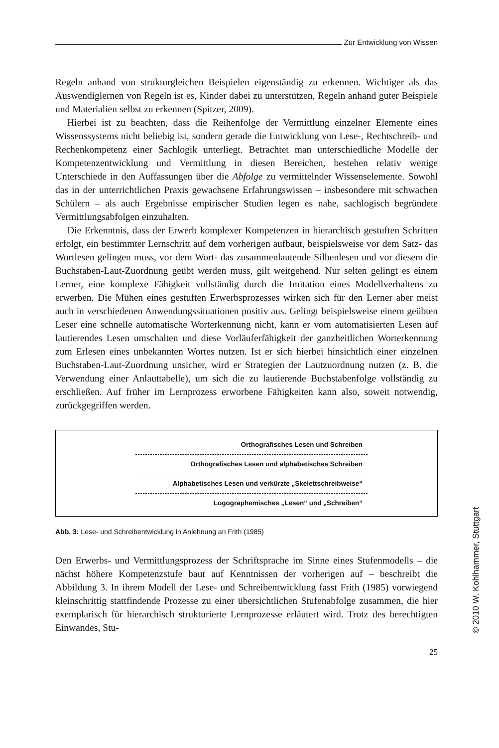Zur Entwicklung von Wissen
Regeln anhand von strukturgleichen Beispielen eigenständig zu erkennen. Wichtiger als das Auswendiglernen von Regeln ist es, Kinder dabei zu unterstützen, Regeln anhand guter Beispiele und Materialien selbst zu erkennen (Spitzer, 2009).
Hierbei ist zu beachten, dass die Reihenfolge der Vermittlung einzelner Elemente eines Wissenssystems nicht beliebig ist, sondern gerade die Entwicklung von Lese-, Rechtschreib- und Rechenkompetenz einer Sachlogik unterliegt. Betrachtet man unterschiedliche Modelle der Kompetenzentwicklung und Vermittlung in diesen Bereichen, bestehen relativ wenige Unterschiede in den Auffassungen über die Abfolge zu vermittelnder Wissenselemente. Sowohl das in der unterrichtlichen Praxis gewachsene Erfahrungswissen – insbesondere mit schwachen Schülern – als auch Ergebnisse empirischer Studien legen es nahe, sachlogisch begründete Vermittlungsabfolgen einzuhalten.
Die Erkenntnis, dass der Erwerb komplexer Kompetenzen in hierarchisch gestuften Schritten erfolgt, ein bestimmter Lernschritt auf dem vorherigen aufbaut, beispielsweise vor dem Satz- das Wortlesen gelingen muss, vor dem Wort- das zusammenlautende Silbenlesen und vor diesem die Buchstaben-Laut-Zuordnung geübt werden muss, gilt weitgehend. Nur selten gelingt es einem Lerner, eine komplexe Fähigkeit vollständig durch die Imitation eines Modellverhaltens zu erwerben. Die Mühen eines gestuften Erwerbsprozesses wirken sich für den Lerner aber meist auch in verschiedenen Anwendungssituationen positiv aus. Gelingt beispielsweise einem geübten Leser eine schnelle automatische Worterkennung nicht, kann er vom automatisierten Lesen auf lautierendes Lesen umschalten und diese Vorläuferfähigkeit der ganzheitlichen Worterkennung zum Erlesen eines unbekannten Wortes nutzen. Ist er sich hierbei hinsichtlich einer einzelnen Buchstaben-Laut-Zuordnung unsicher, wird er Strategien der Lautzuordnung nutzen (z. B. die Verwendung einer Anlauttabelle), um sich die zu lautierende Buchstabenfolge vollständig zu erschließen. Auf früher im Lernprozess erworbene Fähigkeiten kann also, soweit notwendig, zurückgegriffen werden.
Orthografisches Lesen und Schreiben
Orthografisches Lesen und alphabetisches Schreiben
Alphabetisches Lesen und verkürzte „Skelettschreibweise“
Logographemisches „Lesen“ und „Schreiben“
Abb. 3: Lese- und Schreibentwicklung in Anlehnung an Frith (1985)
Den Erwerbs- und Vermittlungsprozess der Schriftsprache im Sinne eines Stufenmodells – die nächst höhere Kompetenzstufe baut auf Kenntnissen der vorherigen auf – beschreibt die Abbildung 3. In ihrem Modell der Lese- und Schreibentwicklung fasst Frith (1985) vorwiegend kleinschrittig stattfindende Prozesse zu einer übersichtlichen Stufenabfolge zusammen, die hier exemplarisch für hierarchisch strukturierte Lernprozesse erläutert wird. Trotz des berechtigten Einwandes, Stu-
25
© 2010 W. Kohlhammer, Stuttgart